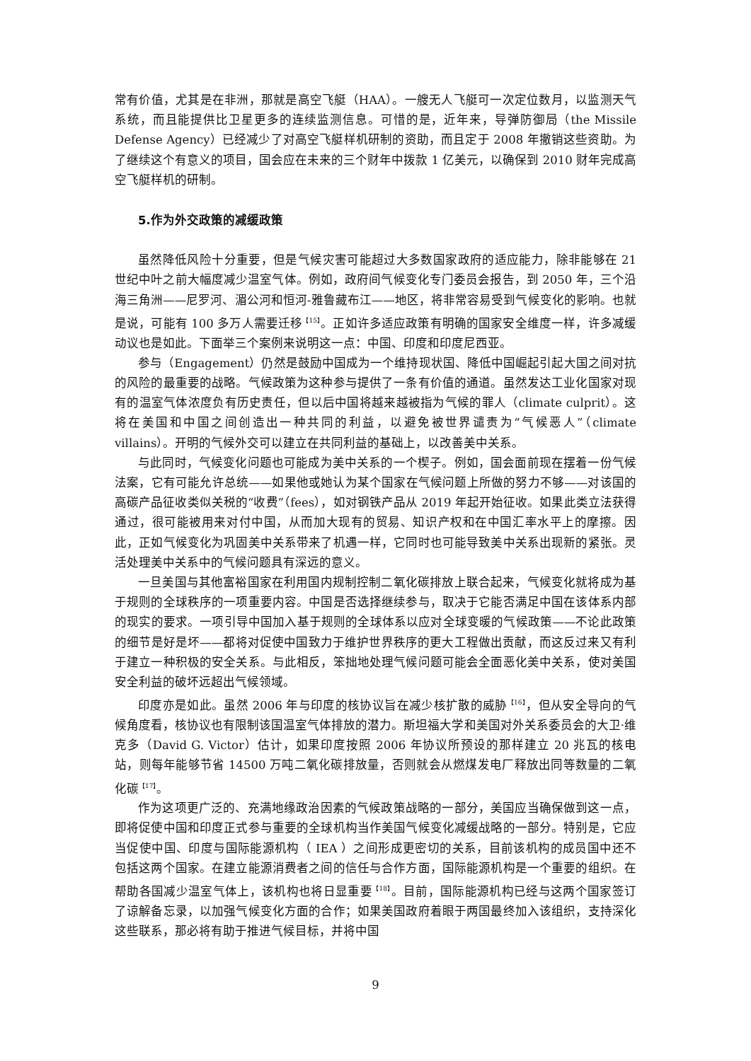常有价值，尤其是在非洲，那就是高空飞艇（HAA）。一艘无人飞艇可一次定位数月，以监测天气系统，而且能提供比卫星更多的连续监测信息。可惜的是，近年来，导弹防御局（the Missile Defense Agency）已经减少了对高空飞艇样机研制的资助，而且定于 2008 年撤销这些资助。为了继续这个有意义的项目，国会应在未来的三个财年中拨款 1 亿美元，以确保到 2010 财年完成高空飞艇样机的研制。
5.作为外交政策的减缓政策
虽然降低风险十分重要，但是气候灾害可能超过大多数国家政府的适应能力，除非能够在 21 世纪中叶之前大幅度减少温室气体。例如，政府间气候变化专门委员会报告，到 2050 年，三个沿海三角洲——尼罗河、湄公河和恒河-雅鲁藏布江——地区，将非常容易受到气候变化的影响。也就是说，可能有 100 多万人需要迁移<sup>【15】</sup>。正如许多适应政策有明确的国家安全维度一样，许多减缓动议也是如此。下面举三个案例来说明这一点：中国、印度和印度尼西亚。
参与（Engagement）仍然是鼓励中国成为一个维持现状国、降低中国崛起引起大国之间对抗的风险的最重要的战略。气候政策为这种参与提供了一条有价值的通道。虽然发达工业化国家对现有的温室气体浓度负有历史责任，但以后中国将越来越被指为气候的罪人（climate culprit）。这将在美国和中国之间创造出一种共同的利益，以避免被世界谴责为“气候恶人”（climate villains）。开明的气候外交可以建立在共同利益的基础上，以改善美中关系。
与此同时，气候变化问题也可能成为美中关系的一个楔子。例如，国会面前现在摆着一份气候法案，它有可能允许总统——如果他或她认为某个国家在气候问题上所做的努力不够——对该国的高碳产品征收类似关税的“收费”（fees），如对钢铁产品从 2019 年起开始征收。如果此类立法获得通过，很可能被用来对付中国，从而加大现有的贸易、知识产权和在中国汇率水平上的摩擦。因此，正如气候变化为巩固美中关系带来了机遇一样，它同时也可能导致美中关系出现新的紧张。灵活处理美中关系中的气候问题具有深远的意义。
一旦美国与其他富裕国家在利用国内规制控制二氧化碳排放上联合起来，气候变化就将成为基于规则的全球秩序的一项重要内容。中国是否选择继续参与，取决于它能否满足中国在该体系内部的现实的要求。一项引导中国加入基于规则的全球体系以应对全球变暖的气候政策——不论此政策的细节是好是坏——都将对促使中国致力于维护世界秩序的更大工程做出贡献，而这反过来又有利于建立一种积极的安全关系。与此相反，笨拙地处理气候问题可能会全面恶化美中关系，使对美国安全利益的破坏远超出气候领域。
印度亦是如此。虽然 2006 年与印度的核协议旨在减少核扩散的威胁<sup>【16】</sup>，但从安全导向的气候角度看，核协议也有限制该国温室气体排放的潜力。斯坦福大学和美国对外关系委员会的大卫·维克多（David G. Victor）估计，如果印度按照 2006 年协议所预设的那样建立 20 兆瓦的核电站，则每年能够节省 14500 万吨二氧化碳排放量，否则就会从燃煤发电厂释放出同等数量的二氧化碳<sup>【17】</sup>。
作为这项更广泛的、充满地缘政治因素的气候政策战略的一部分，美国应当确保做到这一点，即将促使中国和印度正式参与重要的全球机构当作美国气候变化减缓战略的一部分。特别是，它应当促使中国、印度与国际能源机构（ IEA ）之间形成更密切的关系，目前该机构的成员国中还不包括这两个国家。在建立能源消费者之间的信任与合作方面，国际能源机构是一个重要的组织。在帮助各国减少温室气体上，该机构也将日显重要<sup>【18】</sup>。目前，国际能源机构已经与这两个国家签订了谅解备忘录，以加强气候变化方面的合作；如果美国政府着眼于两国最终加入该组织，支持深化这些联系，那必将有助于推进气候目标，并将中国
9